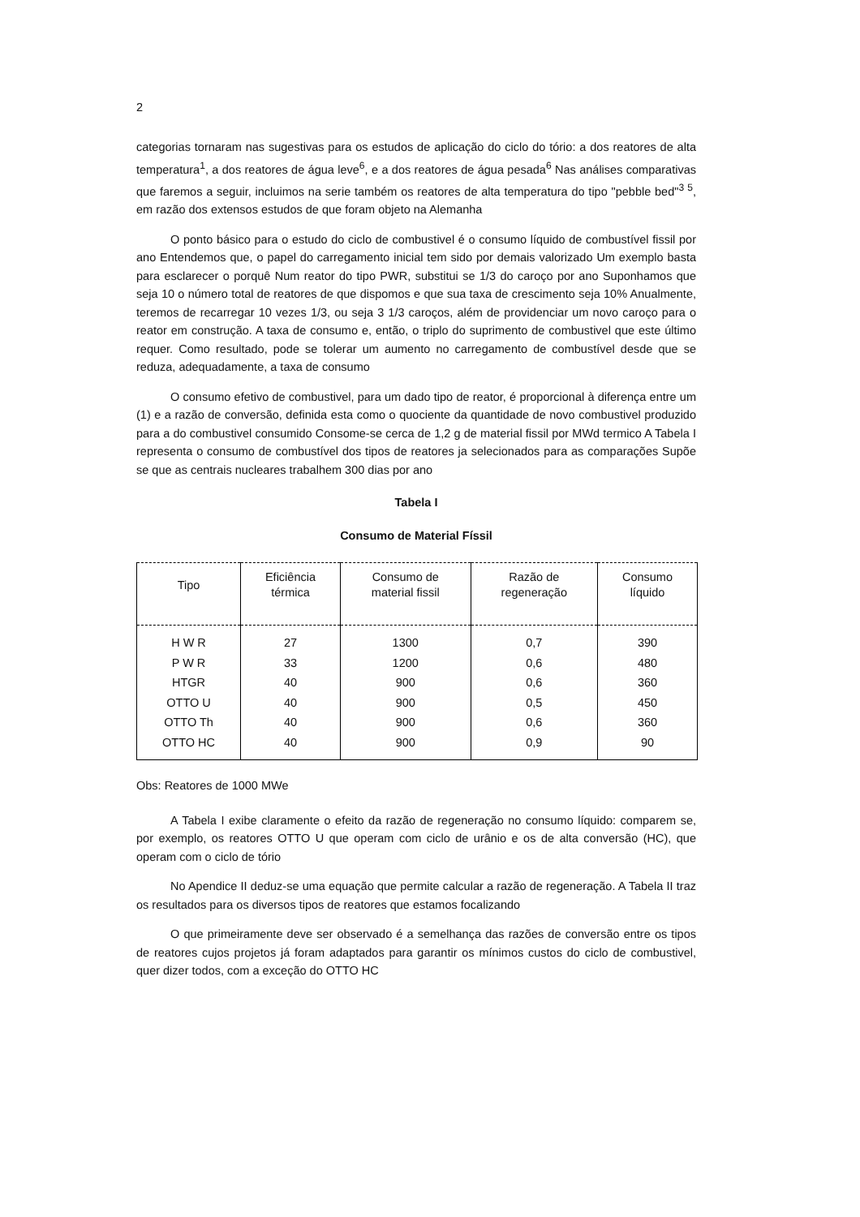2
categorias tornaram nas sugestivas para os estudos de aplicação do ciclo do tório: a dos reatores de alta temperatura<sup>1</sup>, a dos reatores de água leve<sup>6</sup>, e a dos reatores de água pesada<sup>6</sup> Nas análises comparativas que faremos a seguir, incluimos na serie também os reatores de alta temperatura do tipo "pebble bed"<sup>3 5</sup>, em razão dos extensos estudos de que foram objeto na Alemanha
O ponto básico para o estudo do ciclo de combustivel é o consumo líquido de combustível fissil por ano Entendemos que, o papel do carregamento inicial tem sido por demais valorizado Um exemplo basta para esclarecer o porquê Num reator do tipo PWR, substitui se 1/3 do caroço por ano Suponhamos que seja 10 o número total de reatores de que dispomos e que sua taxa de crescimento seja 10% Anualmente, teremos de recarregar 10 vezes 1/3, ou seja 3 1/3 caroços, além de providenciar um novo caroço para o reator em construção. A taxa de consumo e, então, o triplo do suprimento de combustivel que este último requer. Como resultado, pode se tolerar um aumento no carregamento de combustível desde que se reduza, adequadamente, a taxa de consumo
O consumo efetivo de combustivel, para um dado tipo de reator, é proporcional à diferença entre um (1) e a razão de conversão, definida esta como o quociente da quantidade de novo combustivel produzido para a do combustivel consumido Consome-se cerca de 1,2 g de material fissil por MWd termico A Tabela I representa o consumo de combustível dos tipos de reatores ja selecionados para as comparações Supõe se que as centrais nucleares trabalhem 300 dias por ano
Tabela I
Consumo de Material Físsil
| Tipo | Eficiência térmica | Consumo de material fissil | Razão de regeneração | Consumo líquido |
| --- | --- | --- | --- | --- |
| H W R | 27 | 1300 | 0,7 | 390 |
| P W R | 33 | 1200 | 0,6 | 480 |
| HTGR | 40 | 900 | 0,6 | 360 |
| OTTO U | 40 | 900 | 0,5 | 450 |
| OTTO Th | 40 | 900 | 0,6 | 360 |
| OTTO HC | 40 | 900 | 0,9 | 90 |
Obs: Reatores de 1000 MWe
A Tabela I exibe claramente o efeito da razão de regeneração no consumo líquido: comparem se, por exemplo, os reatores OTTO U que operam com ciclo de urânio e os de alta conversão (HC), que operam com o ciclo de tório
No Apendice II deduz-se uma equação que permite calcular a razão de regeneração. A Tabela II traz os resultados para os diversos tipos de reatores que estamos focalizando
O que primeiramente deve ser observado é a semelhança das razões de conversão entre os tipos de reatores cujos projetos já foram adaptados para garantir os mínimos custos do ciclo de combustivel, quer dizer todos, com a exceção do OTTO HC